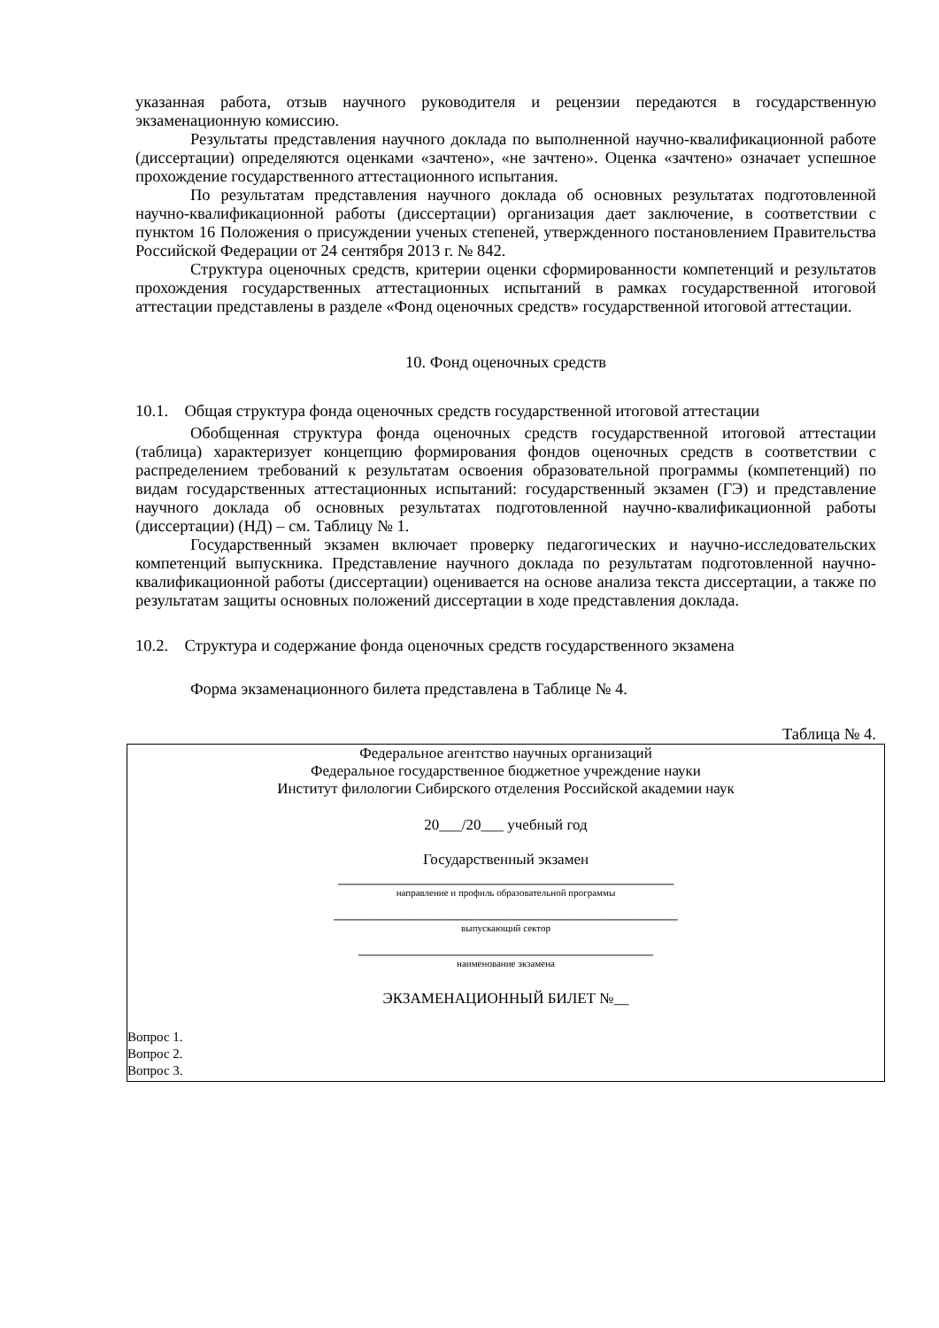указанная работа, отзыв научного руководителя и рецензии передаются в государственную экзаменационную комиссию.
Результаты представления научного доклада по выполненной научно-квалификационной работе (диссертации) определяются оценками «зачтено», «не зачтено». Оценка «зачтено» означает успешное прохождение государственного аттестационного испытания.
По результатам представления научного доклада об основных результатах подготовленной научно-квалификационной работы (диссертации) организация дает заключение, в соответствии с пунктом 16 Положения о присуждении ученых степеней, утвержденного постановлением Правительства Российской Федерации от 24 сентября 2013 г. № 842.
Структура оценочных средств, критерии оценки сформированности компетенций и результатов прохождения государственных аттестационных испытаний в рамках государственной итоговой аттестации представлены в разделе «Фонд оценочных средств» государственной итоговой аттестации.
10. Фонд оценочных средств
10.1. Общая структура фонда оценочных средств государственной итоговой аттестации
Обобщенная структура фонда оценочных средств государственной итоговой аттестации (таблица) характеризует концепцию формирования фондов оценочных средств в соответствии с распределением требований к результатам освоения образовательной программы (компетенций) по видам государственных аттестационных испытаний: государственный экзамен (ГЭ) и представление научного доклада об основных результатах подготовленной научно-квалификационной работы (диссертации) (НД) – см. Таблицу № 1.
Государственный экзамен включает проверку педагогических и научно-исследовательских компетенций выпускника. Представление научного доклада по результатам подготовленной научно-квалификационной работы (диссертации) оценивается на основе анализа текста диссертации, а также по результатам защиты основных положений диссертации в ходе представления доклада.
10.2. Структура и содержание фонда оценочных средств государственного экзамена
Форма экзаменационного билета представлена в Таблице № 4.
Таблица № 4.
| Федеральное агентство научных организаций Федеральное государственное бюджетное учреждение науки Институт филологии Сибирского отделения Российской академии наук 20___/20___ учебный год Государственный экзамен _________________________________________ направление и профиль образовательной программы __________________________________________ выпускающий сектор ____________________________________ наименование экзамена ЭКЗАМЕНАЦИОННЫЙ БИЛЕТ №__ Вопрос 1. Вопрос 2. Вопрос 3. |